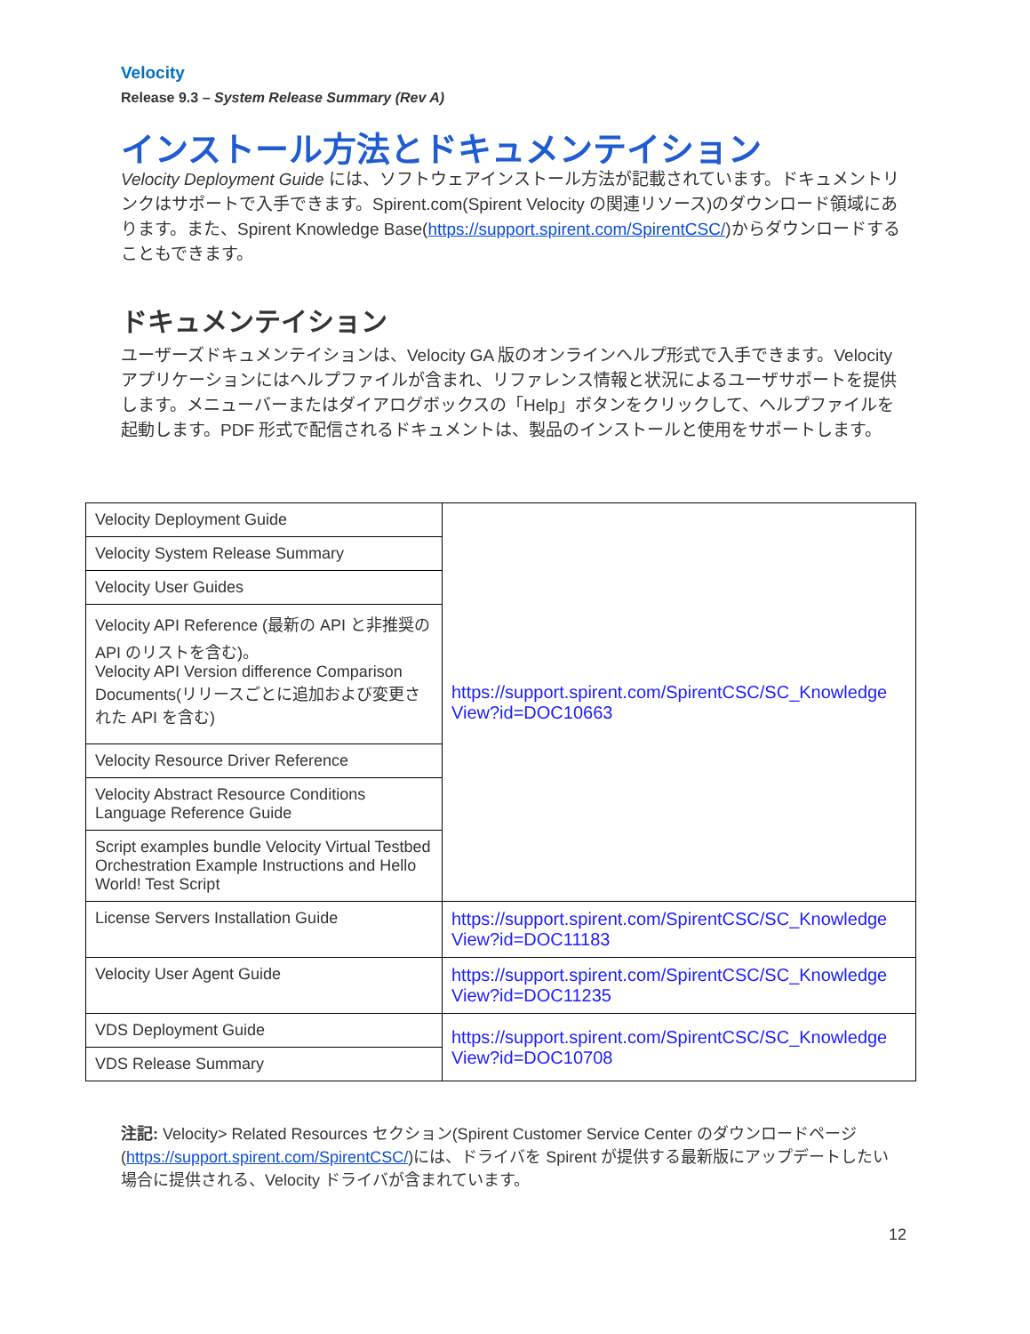Velocity
Release 9.3 – System Release Summary (Rev A)
インストール方法とドキュメンテイション
Velocity Deployment Guide には、ソフトウェアインストール方法が記載されています。ドキュメントリンクはサポートで入手できます。Spirent.com(Spirent Velocity の関連リソース)のダウンロード領域にあります。また、Spirent Knowledge Base(https://support.spirent.com/SpirentCSC/)からダウンロードすることもできます。
ドキュメンテイション
ユーザーズドキュメンテイションは、Velocity GA 版のオンラインヘルプ形式で入手できます。Velocity アプリケーションにはヘルプファイルが含まれ、リファレンス情報と状況によるユーザサポートを提供します。メニューバーまたはダイアログボックスの「Help」ボタンをクリックして、ヘルプファイルを起動します。PDF 形式で配信されるドキュメントは、製品のインストールと使用をサポートします。
| Velocity Deployment Guide | https://support.spirent.com/SpirentCSC/SC_Knowledge View?id=DOC10663 |
| Velocity System Release Summary | |
| Velocity User Guides | |
| Velocity API Reference (最新の API と非推奨の API のリストを含む)。 Velocity API Version difference Comparison Documents(リリースごとに追加および変更された API を含む) | |
| Velocity Resource Driver Reference | |
| Velocity Abstract Resource Conditions Language Reference Guide | |
| Script examples bundle Velocity Virtual Testbed Orchestration Example Instructions and Hello World! Test Script | |
| License Servers Installation Guide | https://support.spirent.com/SpirentCSC/SC_Knowledge View?id=DOC11183 |
| Velocity User Agent Guide | https://support.spirent.com/SpirentCSC/SC_Knowledge View?id=DOC11235 |
| VDS Deployment Guide | https://support.spirent.com/SpirentCSC/SC_Knowledge View?id=DOC10708 |
| VDS Release Summary | |
注記: Velocity> Related Resources セクション(Spirent Customer Service Center のダウンロードページ(https://support.spirent.com/SpirentCSC/)には、ドライバを Spirent が提供する最新版にアップデートしたい場合に提供される、Velocity ドライバが含まれています。
12